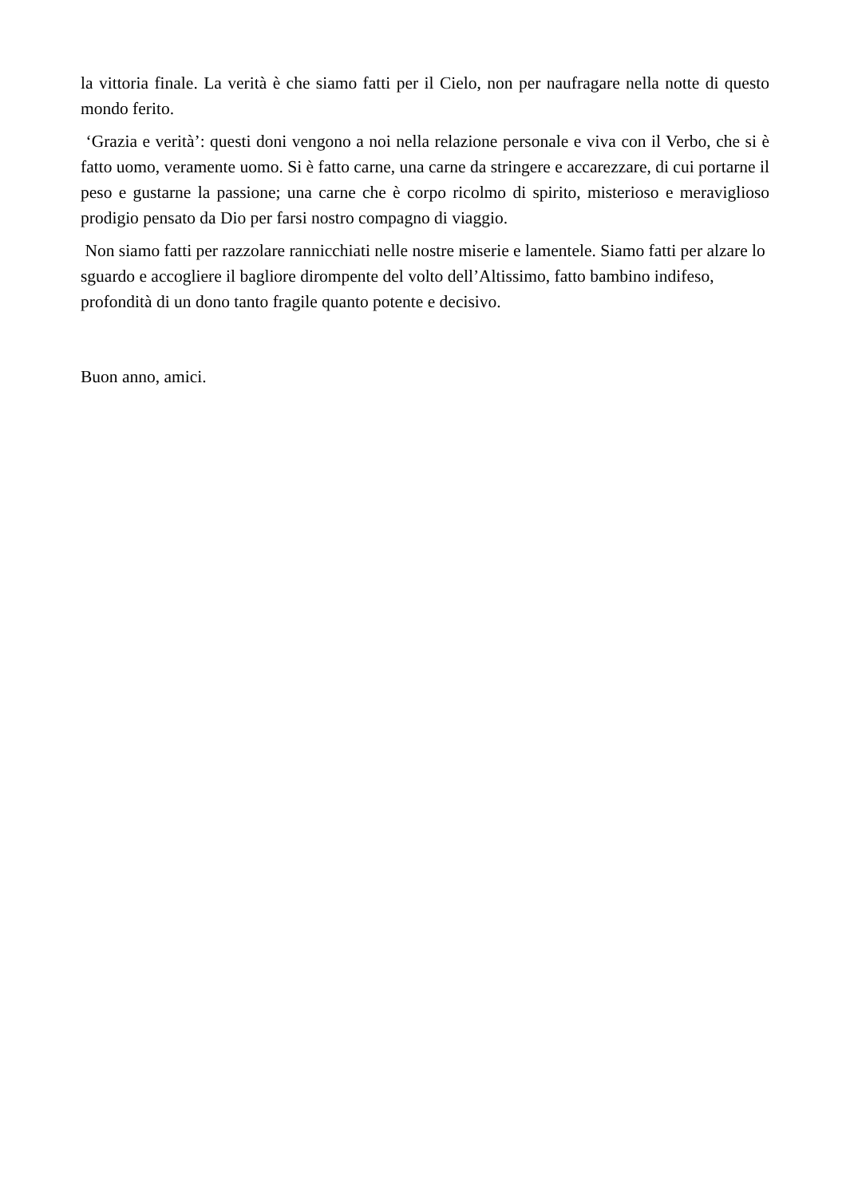la vittoria finale. La verità è che siamo fatti per il Cielo, non per naufragare nella notte di questo mondo ferito.
‘Grazia e verità’: questi doni vengono a noi nella relazione personale e viva con il Verbo, che si è fatto uomo, veramente uomo. Si è fatto carne, una carne da stringere e accarezzare, di cui portarne il peso e gustarne la passione; una carne che è corpo ricolmo di spirito, misterioso e meraviglioso prodigio pensato da Dio per farsi nostro compagno di viaggio.
Non siamo fatti per razzolare rannicchiati nelle nostre miserie e lamentele. Siamo fatti per alzare lo sguardo e accogliere il bagliore dirompente del volto dell’Altissimo, fatto bambino indifeso, profondità di un dono tanto fragile quanto potente e decisivo.
Buon anno, amici.